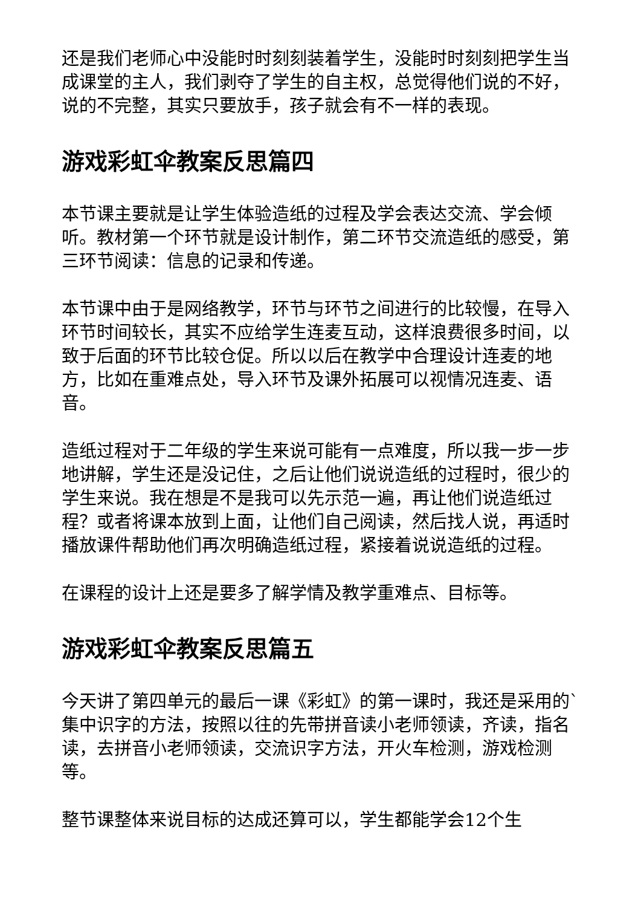还是我们老师心中没能时时刻刻装着学生，没能时时刻刻把学生当成课堂的主人，我们剥夺了学生的自主权，总觉得他们说的不好，说的不完整，其实只要放手，孩子就会有不一样的表现。
游戏彩虹伞教案反思篇四
本节课主要就是让学生体验造纸的过程及学会表达交流、学会倾听。教材第一个环节就是设计制作，第二环节交流造纸的感受，第三环节阅读：信息的记录和传递。
本节课中由于是网络教学，环节与环节之间进行的比较慢，在导入环节时间较长，其实不应给学生连麦互动，这样浪费很多时间，以致于后面的环节比较仓促。所以以后在教学中合理设计连麦的地方，比如在重难点处，导入环节及课外拓展可以视情况连麦、语音。
造纸过程对于二年级的学生来说可能有一点难度，所以我一步一步地讲解，学生还是没记住，之后让他们说说造纸的过程时，很少的学生来说。我在想是不是我可以先示范一遍，再让他们说造纸过程？或者将课本放到上面，让他们自己阅读，然后找人说，再适时播放课件帮助他们再次明确造纸过程，紧接着说说造纸的过程。
在课程的设计上还是要多了解学情及教学重难点、目标等。
游戏彩虹伞教案反思篇五
今天讲了第四单元的最后一课《彩虹》的第一课时，我还是采用的`集中识字的方法，按照以往的先带拼音读小老师领读，齐读，指名读，去拼音小老师领读，交流识字方法，开火车检测，游戏检测等。
整节课整体来说目标的达成还算可以，学生都能学会12个生